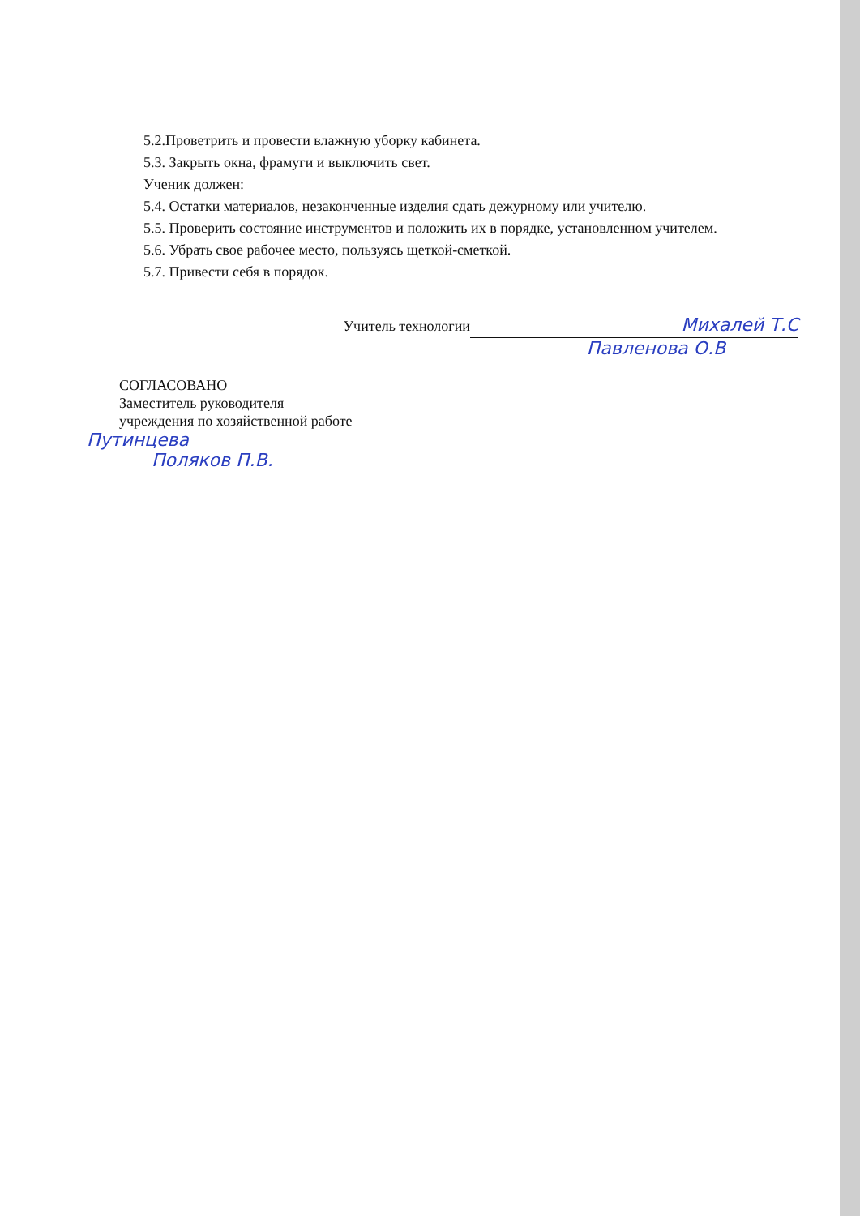5.2.Проветрить и провести влажную уборку кабинета.
5.3. Закрыть окна, фрамуги и выключить свет.
Ученик должен:
5.4. Остатки материалов, незаконченные изделия сдать дежурному или учителю.
5.5. Проверить состояние инструментов и положить их в порядке, установленном учителем.
5.6. Убрать свое рабочее место, пользуясь щеткой-сметкой.
5.7. Привести себя в порядок.
Учитель технологии Михалей Т.С
Павленова О.В
СОГЛАСОВАНО
Заместитель руководителя
учреждения по хозяйственной работе
Путинцева
Поляков П.В.